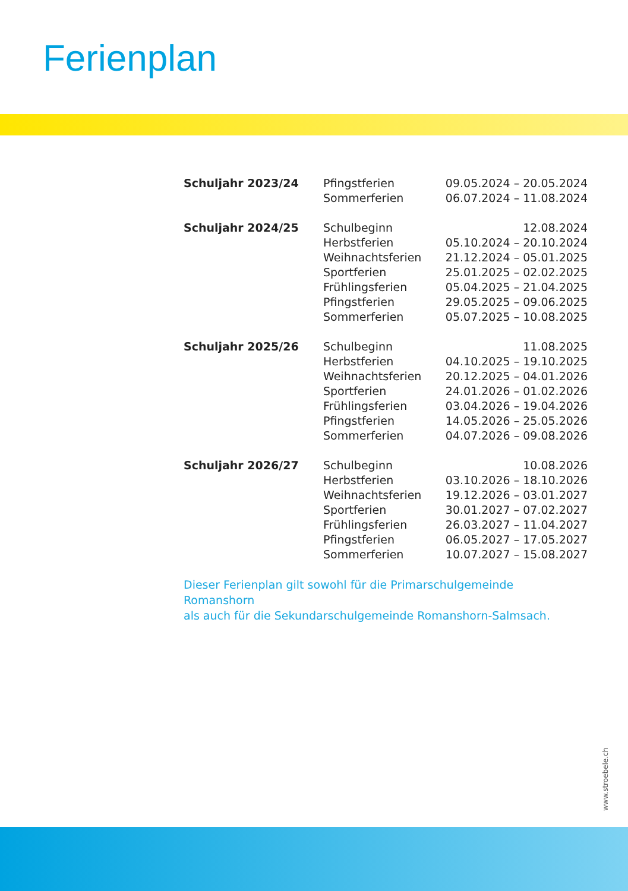Ferienplan
| Schuljahr 2023/24 | Pfingstferien | 09.05.2024 – 20.05.2024 |
| | Sommerferien | 06.07.2024 – 11.08.2024 |
| Schuljahr 2024/25 | Schulbeginn | 12.08.2024 |
| | Herbstferien | 05.10.2024 – 20.10.2024 |
| | Weihnachtsferien | 21.12.2024 – 05.01.2025 |
| | Sportferien | 25.01.2025 – 02.02.2025 |
| | Frühlingsferien | 05.04.2025 – 21.04.2025 |
| | Pfingstferien | 29.05.2025 – 09.06.2025 |
| | Sommerferien | 05.07.2025 – 10.08.2025 |
| Schuljahr 2025/26 | Schulbeginn | 11.08.2025 |
| | Herbstferien | 04.10.2025 – 19.10.2025 |
| | Weihnachtsferien | 20.12.2025 – 04.01.2026 |
| | Sportferien | 24.01.2026 – 01.02.2026 |
| | Frühlingsferien | 03.04.2026 – 19.04.2026 |
| | Pfingstferien | 14.05.2026 – 25.05.2026 |
| | Sommerferien | 04.07.2026 – 09.08.2026 |
| Schuljahr 2026/27 | Schulbeginn | 10.08.2026 |
| | Herbstferien | 03.10.2026 – 18.10.2026 |
| | Weihnachtsferien | 19.12.2026 – 03.01.2027 |
| | Sportferien | 30.01.2027 – 07.02.2027 |
| | Frühlingsferien | 26.03.2027 – 11.04.2027 |
| | Pfingstferien | 06.05.2027 – 17.05.2027 |
| | Sommerferien | 10.07.2027 – 15.08.2027 |
Dieser Ferienplan gilt sowohl für die Primarschulgemeinde Romanshorn
als auch für die Sekundarschulgemeinde Romanshorn-Salmsach.
www.stroebele.ch